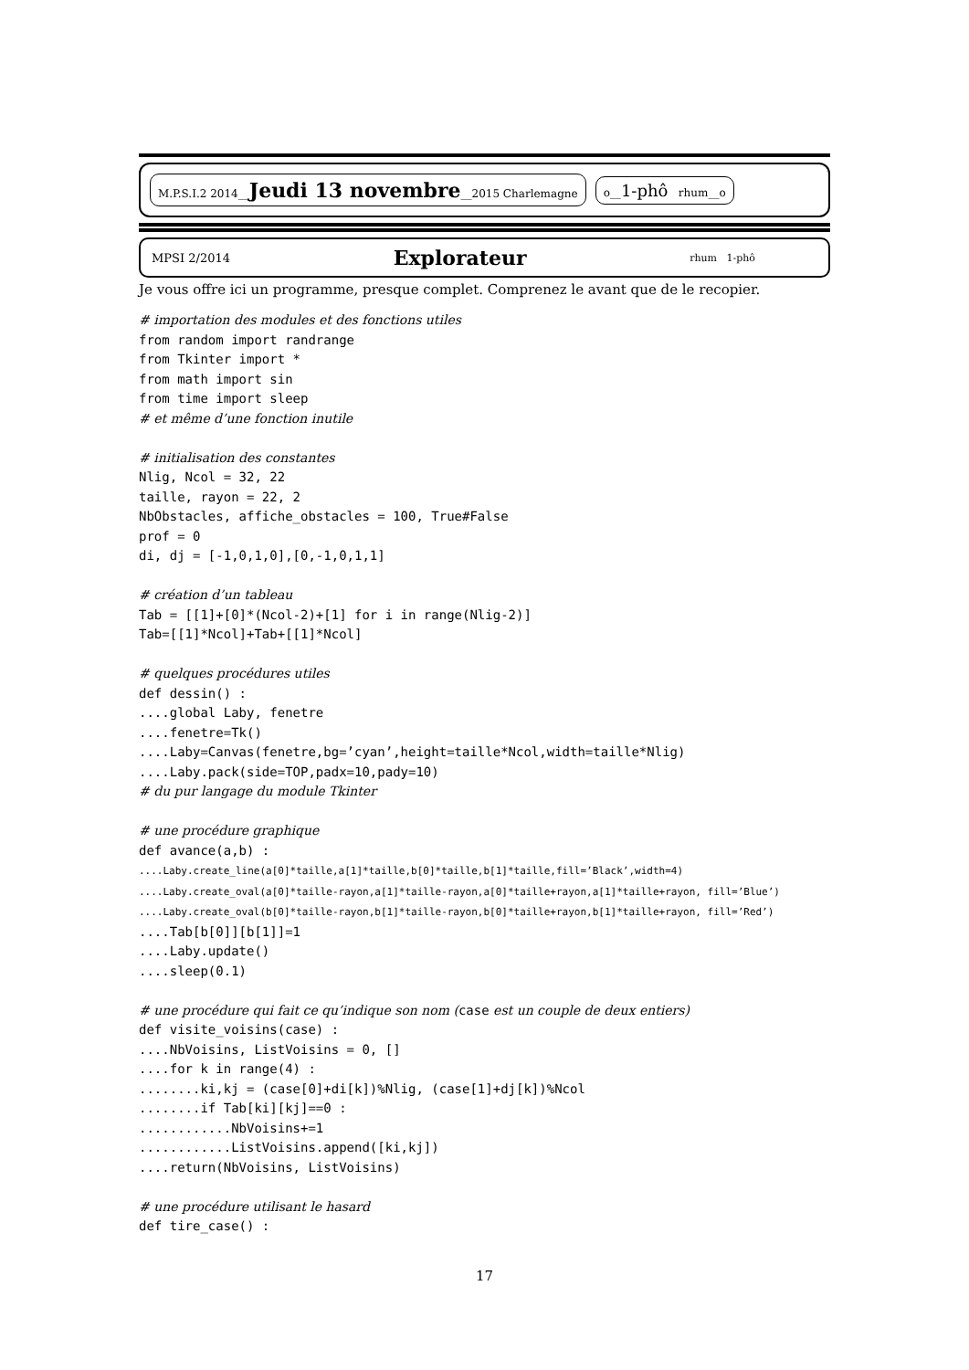M.P.S.I.2 2014__Jeudi 13 novembre__2015 Charlemagne o__1-phô rhum__o
MPSI 2/2014 Explorateur rhum 1-phô
Je vous offre ici un programme, presque complet. Comprenez le avant que de le recopier.
# importation des modules et des fonctions utiles
from random import randrange
from Tkinter import *
from math import sin
from time import sleep
# et même d’une fonction inutile

# initialisation des constantes
Nlig, Ncol = 32, 22
taille, rayon = 22, 2
NbObstacles, affiche_obstacles = 100, True#False
prof = 0
di, dj = [-1,0,1,0],[0,-1,0,1,1]

# création d’un tableau
Tab = [[1]+[0]*(Ncol-2)+[1] for i in range(Nlig-2)]
Tab=[[1]*Ncol]+Tab+[[1]*Ncol]

# quelques procédures utiles
def dessin() :
....global Laby, fenetre
....fenetre=Tk()
....Laby=Canvas(fenetre,bg=’cyan’,height=taille*Ncol,width=taille*Nlig)
....Laby.pack(side=TOP,padx=10,pady=10)
# du pur langage du module Tkinter

# une procédure graphique
def avance(a,b) :
....Laby.create_line(a[0]*taille,a[1]*taille,b[0]*taille,b[1]*taille,fill=’Black’,width=4)
....Laby.create_oval(a[0]*taille-rayon,a[1]*taille-rayon,a[0]*taille+rayon,a[1]*taille+rayon, fill=’Blue’)
....Laby.create_oval(b[0]*taille-rayon,b[1]*taille-rayon,b[0]*taille+rayon,b[1]*taille+rayon, fill=’Red’)
....Tab[b[0]][b[1]]=1
....Laby.update()
....sleep(0.1)

# une procédure qui fait ce qu’indique son nom (case est un couple de deux entiers)
def visite_voisins(case) :
....NbVoisins, ListVoisins = 0, []
....for k in range(4) :
........ki,kj = (case[0]+di[k])%Nlig, (case[1]+dj[k])%Ncol
........if Tab[ki][kj]==0 :
............NbVoisins+=1
............ListVoisins.append([ki,kj])
....return(NbVoisins, ListVoisins)

# une procédure utilisant le hasard
def tire_case() :
17